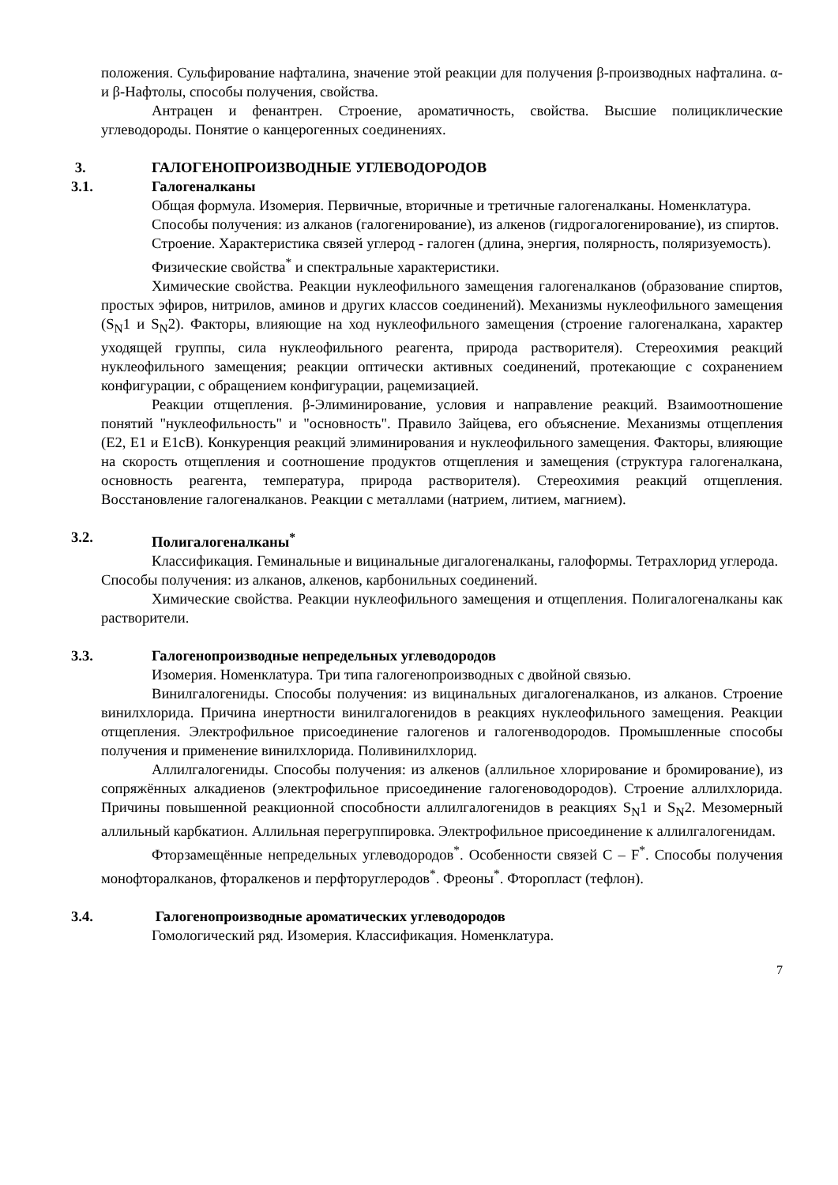положения. Сульфирование нафталина, значение этой реакции для получения β-производных нафталина. α- и β-Нафтолы, способы получения, свойства.
Антрацен и фенантрен. Строение, ароматичность, свойства. Высшие полициклические углеводороды. Понятие о канцерогенных соединениях.
3. ГАЛОГЕНОПРОИЗВОДНЫЕ УГЛЕВОДОРОДОВ
3.1. Галогеналканы
Общая формула. Изомерия. Первичные, вторичные и третичные галогеналканы. Номенклатура.
Способы получения: из алканов (галогенирование), из алкенов (гидрогалогенирование), из спиртов.
Строение. Характеристика связей углерод - галоген (длина, энергия, полярность, поляризуемость).
Физические свойства<sup>*</sup> и спектральные характеристики.
Химические свойства. Реакции нуклеофильного замещения галогеналканов (образование спиртов, простых эфиров, нитрилов, аминов и других классов соединений). Механизмы нуклеофильного замещения (S<sub>N</sub>1 и S<sub>N</sub>2). Факторы, влияющие на ход нуклеофильного замещения (строение галогеналкана, характер уходящей группы, сила нуклеофильного реагента, природа растворителя). Стереохимия реакций нуклеофильного замещения; реакции оптически активных соединений, протекающие с сохранением конфигурации, с обращением конфигурации, рацемизацией.
Реакции отщепления. β-Элиминирование, условия и направление реакций. Взаимоотношение понятий "нуклеофильность" и "основность". Правило Зайцева, его объяснение. Механизмы отщепления (E2, E1 и E1cB). Конкуренция реакций элиминирования и нуклеофильного замещения. Факторы, влияющие на скорость отщепления и соотношение продуктов отщепления и замещения (структура галогеналкана, основность реагента, температура, природа растворителя). Стереохимия реакций отщепления. Восстановление галогеналканов. Реакции с металлами (натрием, литием, магнием).
3.2. Полигалогеналканы<sup>*</sup>
Классификация. Геминальные и вицинальные дигалогеналканы, галоформы. Тетрахлорид углерода.
Способы получения: из алканов, алкенов, карбонильных соединений.
Химические свойства. Реакции нуклеофильного замещения и отщепления. Полигалогеналканы как растворители.
3.3. Галогенопроизводные непредельных углеводородов
Изомерия. Номенклатура. Три типа галогенопроизводных с двойной связью.
Винилгалогениды. Способы получения: из вицинальных дигалогеналканов, из алканов. Строение винилхлорида. Причина инертности винилгалогенидов в реакциях нуклеофильного замещения. Реакции отщепления. Электрофильное присоединение галогенов и галогенводородов. Промышленные способы получения и применение винилхлорида. Поливинилхлорид.
Аллилгалогениды. Способы получения: из алкенов (аллильное хлорирование и бромирование), из сопряжённых алкадиенов (электрофильное присоединение галогеноводородов). Строение аллилхлорида. Причины повышенной реакционной способности аллилгалогенидов в реакциях S<sub>N</sub>1 и S<sub>N</sub>2. Мезомерный аллильный карбкатион. Аллильная перегруппировка. Электрофильное присоединение к аллилгалогенидам.
Фторзамещённые непредельных углеводородов<sup>*</sup>. Особенности связей C – F<sup>*</sup>. Способы получения монофторалканов, фторалкенов и перфторуглеродов<sup>*</sup>. Фреоны<sup>*</sup>. Фторопласт (тефлон).
3.4. Галогенопроизводные ароматических углеводородов
Гомологический ряд. Изомерия. Классификация. Номенклатура.
7